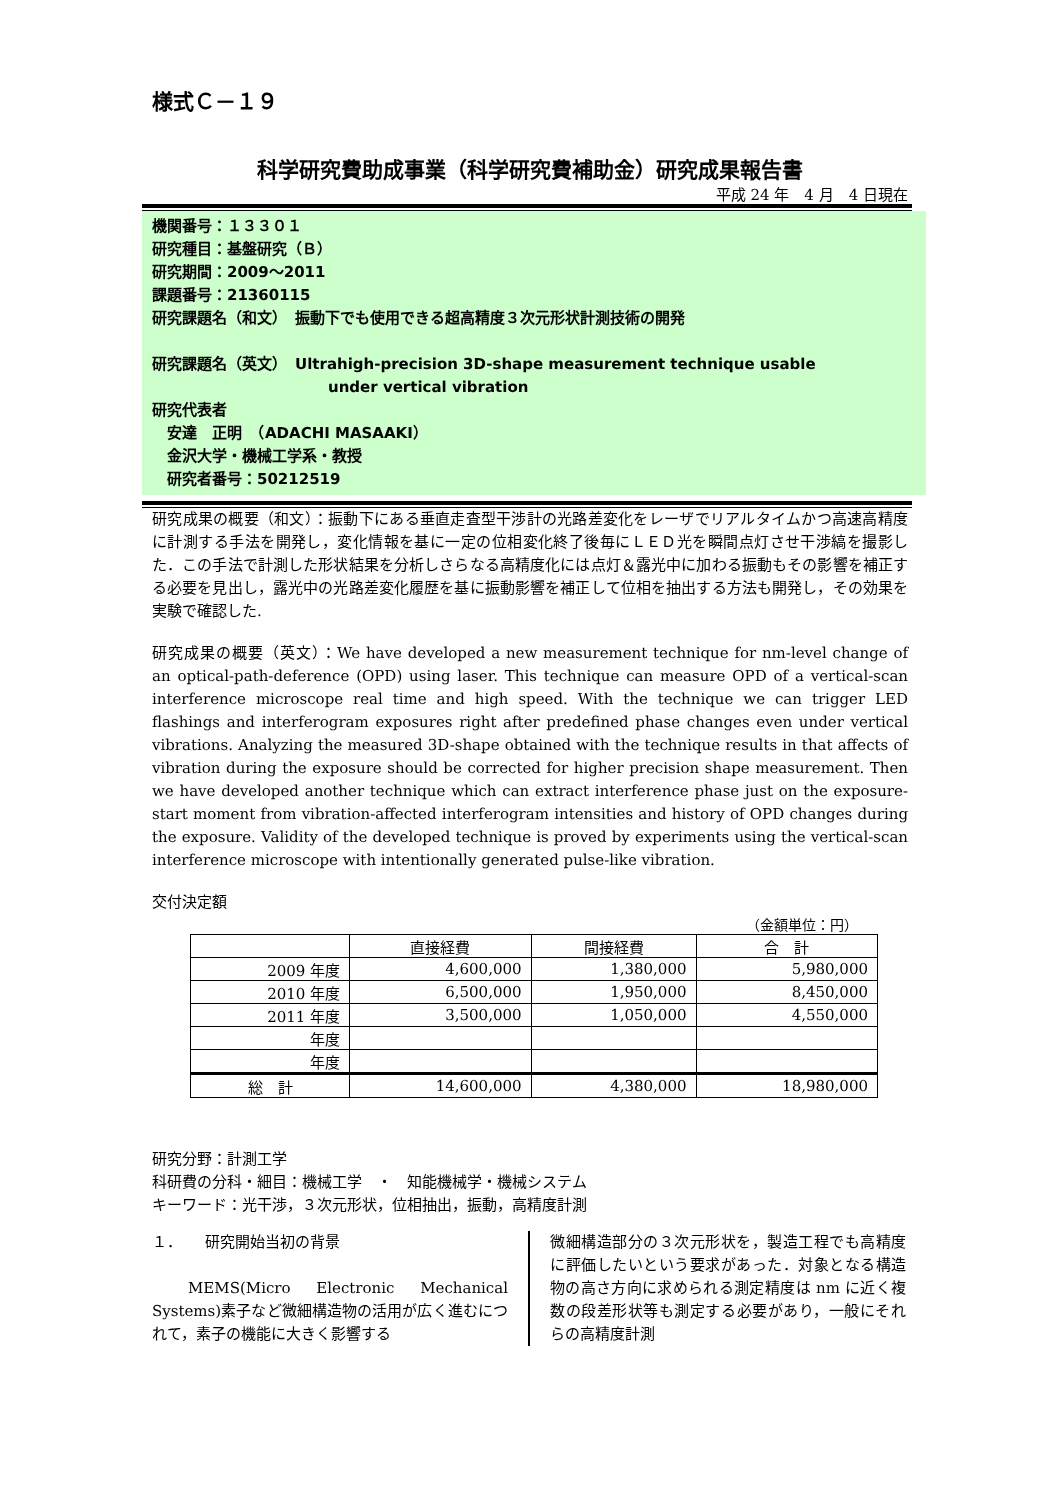様式Ｃ－１９
科学研究費助成事業（科学研究費補助金）研究成果報告書
平成 24 年　4 月　4 日現在
機関番号：１３３０１
研究種目：基盤研究（Ｂ）
研究期間：2009～2011
課題番号：21360115
研究課題名（和文）　振動下でも使用できる超高精度３次元形状計測技術の開発
研究課題名（英文）　Ultrahigh-precision 3D-shape measurement technique usable
under vertical vibration
研究代表者
　安達　正明　（ADACHI MASAAKI）
　金沢大学・機械工学系・教授
　研究者番号：50212519
研究成果の概要（和文）：振動下にある垂直走査型干渉計の光路差変化をレーザでリアルタイムかつ高速高精度に計測する手法を開発し，変化情報を基に一定の位相変化終了後毎にＬＥＤ光を瞬間点灯させ干渉縞を撮影した．この手法で計測した形状結果を分析しさらなる高精度化には点灯＆露光中に加わる振動もその影響を補正する必要を見出し，露光中の光路差変化履歴を基に振動影響を補正して位相を抽出する方法も開発し，その効果を実験で確認した.
研究成果の概要（英文）：We have developed a new measurement technique for nm-level change of an optical-path-deference (OPD) using laser. This technique can measure OPD of a vertical-scan interference microscope real time and high speed. With the technique we can trigger LED flashings and interferogram exposures right after predefined phase changes even under vertical vibrations. Analyzing the measured 3D-shape obtained with the technique results in that affects of vibration during the exposure should be corrected for higher precision shape measurement. Then we have developed another technique which can extract interference phase just on the exposure-start moment from vibration-affected interferogram intensities and history of OPD changes during the exposure. Validity of the developed technique is proved by experiments using the vertical-scan interference microscope with intentionally generated pulse-like vibration.
交付決定額
（金額単位：円）
| | 直接経費 | 間接経費 | 合 計 |
| --- | --- | --- | --- |
| 2009 年度 | 4,600,000 | 1,380,000 | 5,980,000 |
| 2010 年度 | 6,500,000 | 1,950,000 | 8,450,000 |
| 2011 年度 | 3,500,000 | 1,050,000 | 4,550,000 |
| 年度 | | | |
| 年度 | | | |
| 総 計 | 14,600,000 | 4,380,000 | 18,980,000 |
研究分野：計測工学
科研費の分科・細目：機械工学　・　知能機械学・機械システム
キーワード：光干渉，３次元形状，位相抽出，振動，高精度計測
１．　　研究開始当初の背景
　MEMS(Micro Electronic Mechanical Systems)素子など微細構造物の活用が広く進むにつれて，素子の機能に大きく影響する
微細構造部分の３次元形状を，製造工程でも高精度に評価したいという要求があった．対象となる構造物の高さ方向に求められる測定精度は nm に近く複数の段差形状等も測定する必要があり，一般にそれらの高精度計測